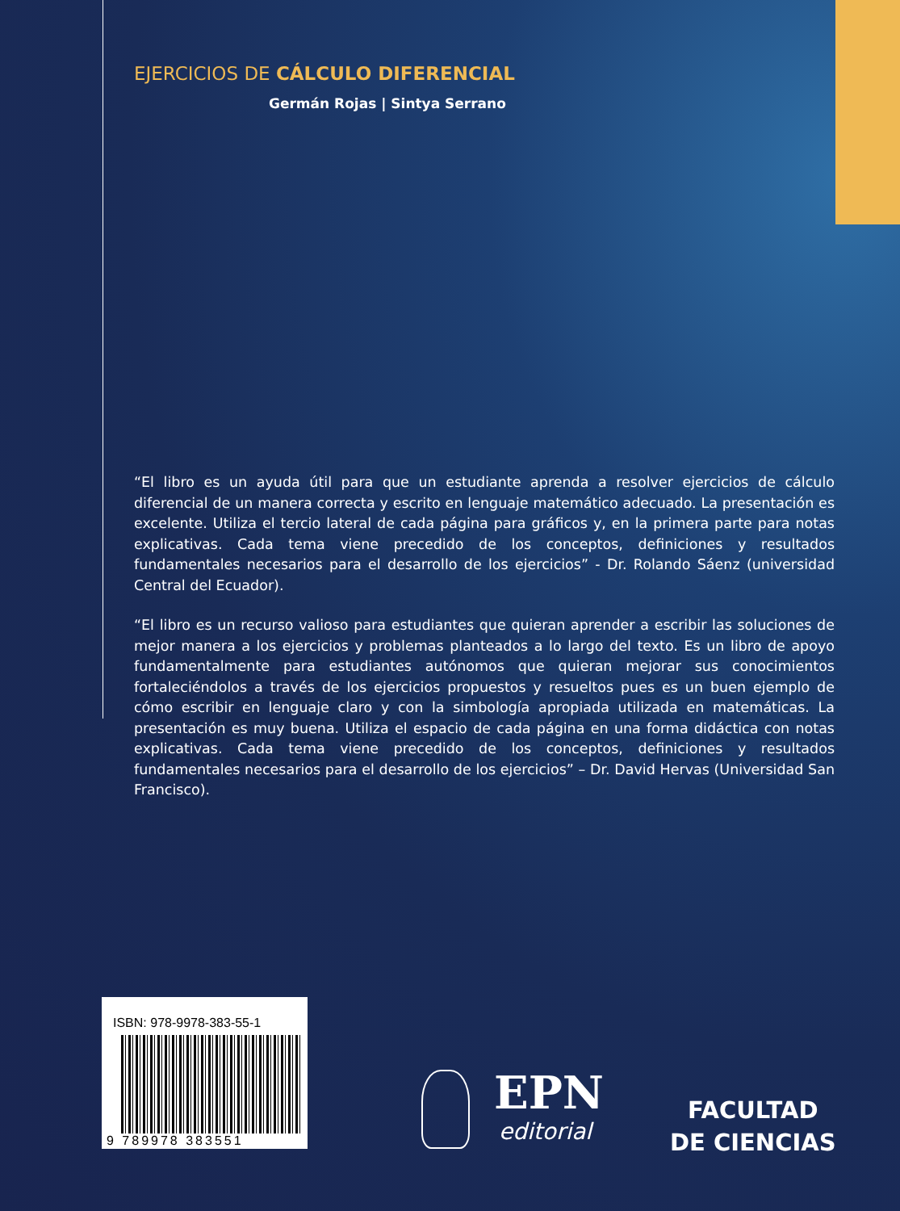EJERCICIOS DE CÁLCULO DIFERENCIAL
Germán Rojas | Sintya Serrano
“El libro es un ayuda útil para que un estudiante aprenda a resolver ejercicios de cálculo diferencial de un manera correcta y escrito en lenguaje matemático adecuado. La presentación es excelente. Utiliza el tercio lateral de cada página para gráficos y, en la primera parte para notas explicativas. Cada tema viene precedido de los conceptos, definiciones y resultados fundamentales necesarios para el desarrollo de los ejercicios” - Dr. Rolando Sáenz (universidad Central del Ecuador).
“El libro es un recurso valioso para estudiantes que quieran aprender a escribir las soluciones de mejor manera a los ejercicios y problemas planteados a lo largo del texto. Es un libro de apoyo fundamentalmente para estudiantes autónomos que quieran mejorar sus conocimientos fortaleciéndolos a través de los ejercicios propuestos y resueltos pues es un buen ejemplo de cómo escribir en lenguaje claro y con la simbología apropiada utilizada en matemáticas. La presentación es muy buena. Utiliza el espacio de cada página en una forma didáctica con notas explicativas. Cada tema viene precedido de los conceptos, definiciones y resultados fundamentales necesarios para el desarrollo de los ejercicios” – Dr. David Hervas (Universidad San Francisco).
ISBN: 978-9978-383-55-1
9 789978 383551
EPN
editorial
FACULTAD
DE CIENCIAS